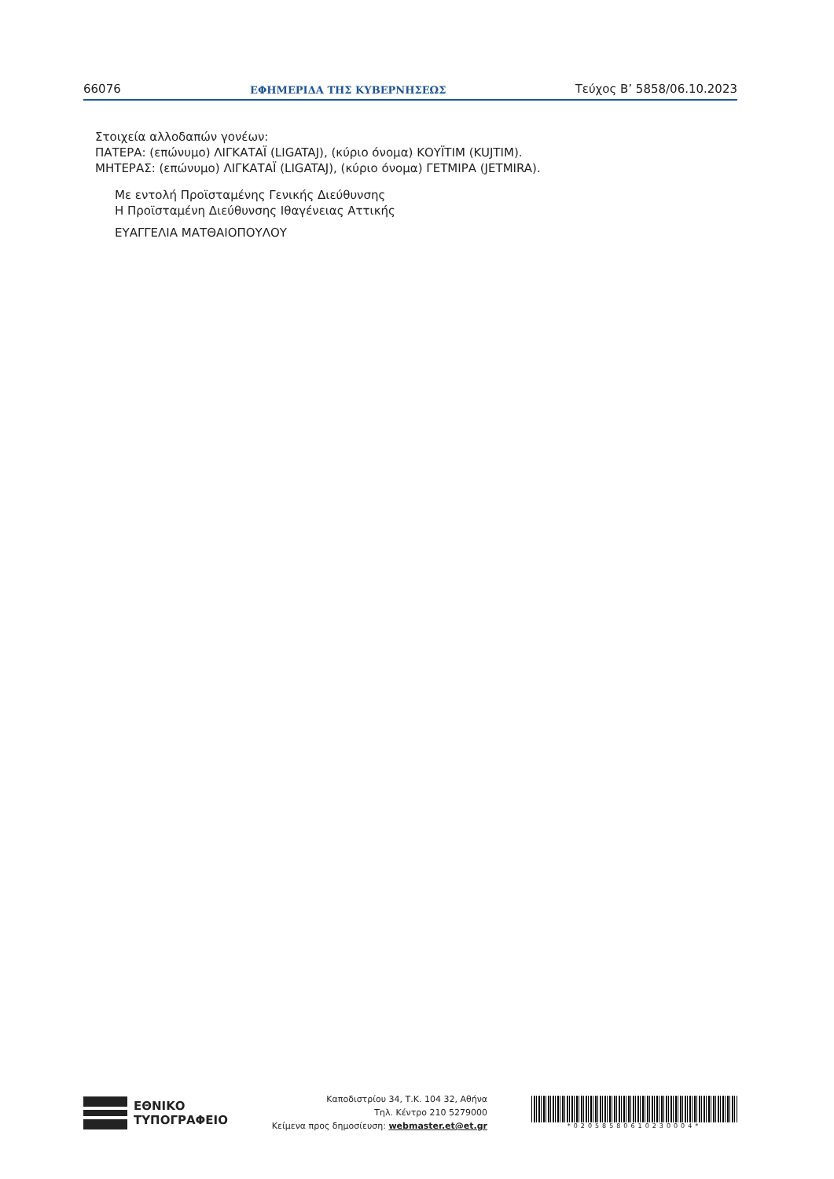66076 ΕΦΗΜΕΡΙΔΑ ΤΗΣ ΚΥΒΕΡΝΗΣΕΩΣ Τεύχος B’ 5858/06.10.2023
Στοιχεία αλλοδαπών γονέων:
ΠΑΤΕΡΑ: (επώνυμο) ΛΙΓΚΑΤΑΪ (LIGATAJ), (κύριο όνομα) ΚΟΥΪΤΙΜ (KUJTIM).
ΜΗΤΕΡΑΣ: (επώνυμο) ΛΙΓΚΑΤΑΪ (LIGATAJ), (κύριο όνομα) ΓΕΤΜΙΡΑ (JETMIRA).
Με εντολή Προϊσταμένης Γενικής Διεύθυνσης
Η Προϊσταμένη Διεύθυνσης Ιθαγένειας Αττικής
ΕΥΑΓΓΕΛΙΑ ΜΑΤΘΑΙΟΠΟΥΛΟΥ
ΕΘΝΙΚΟ
ΤΥΠΟΓΡΑΦΕΙΟ
Καποδιστρίου 34, Τ.Κ. 104 32, Αθήνα
Τηλ. Κέντρο 210 5279000
Κείμενα προς δημοσίευση: webmaster.et@et.gr
*02058580610230004*